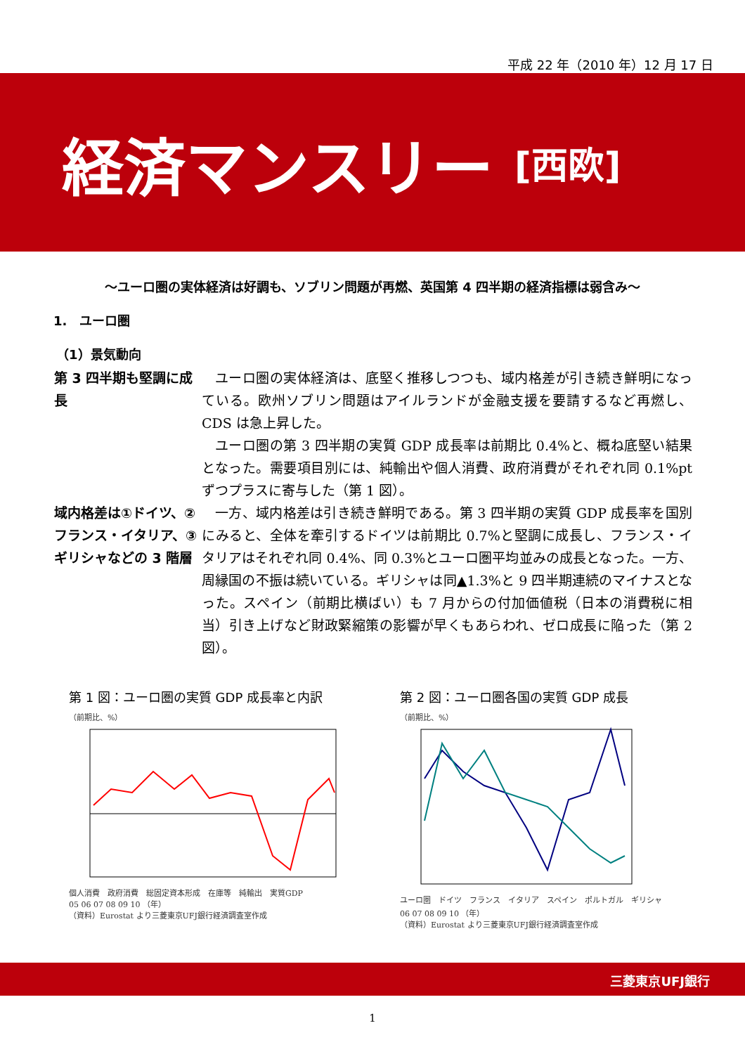平成 22 年（2010 年）12 月 17 日
経済マンスリー [西欧]
～ユーロ圏の実体経済は好調も、ソブリン問題が再燃、英国第 4 四半期の経済指標は弱含み～
1.　ユーロ圏
（1）景気動向
第 3 四半期も堅調に成長
ユーロ圏の実体経済は、底堅く推移しつつも、域内格差が引き続き鮮明になっている。欧州ソブリン問題はアイルランドが金融支援を要請するなど再燃し、CDS は急上昇した。
ユーロ圏の第 3 四半期の実質 GDP 成長率は前期比 0.4%と、概ね底堅い結果となった。需要項目別には、純輸出や個人消費、政府消費がそれぞれ同 0.1%pt ずつプラスに寄与した（第 1 図）。
域内格差は①ドイツ、②フランス・イタリア、③ギリシャなどの 3 階層
一方、域内格差は引き続き鮮明である。第 3 四半期の実質 GDP 成長率を国別にみると、全体を牽引するドイツは前期比 0.7%と堅調に成長し、フランス・イタリアはそれぞれ同 0.4%、同 0.3%とユーロ圏平均並みの成長となった。一方、周縁国の不振は続いている。ギリシャは同▲1.3%と 9 四半期連続のマイナスとなった。スペイン（前期比横ばい）も 7 月からの付加価値税（日本の消費税に相当）引き上げなど財政緊縮策の影響が早くもあらわれ、ゼロ成長に陥った（第 2 図）。
第 1 図：ユーロ圏の実質 GDP 成長率と内訳
（前期比、%）
個人消費　政府消費　総固定資本形成　在庫等　純輸出　実質GDP
05 06 07 08 09 10 （年）
（資料）Eurostat より三菱東京UFJ銀行経済調査室作成
第 2 図：ユーロ圏各国の実質 GDP 成長
（前期比、%）
ユーロ圏　ドイツ　フランス　イタリア　スペイン　ポルトガル　ギリシャ
06 07 08 09 10 （年）
（資料）Eurostat より三菱東京UFJ銀行経済調査室作成
三菱東京UFJ銀行
1